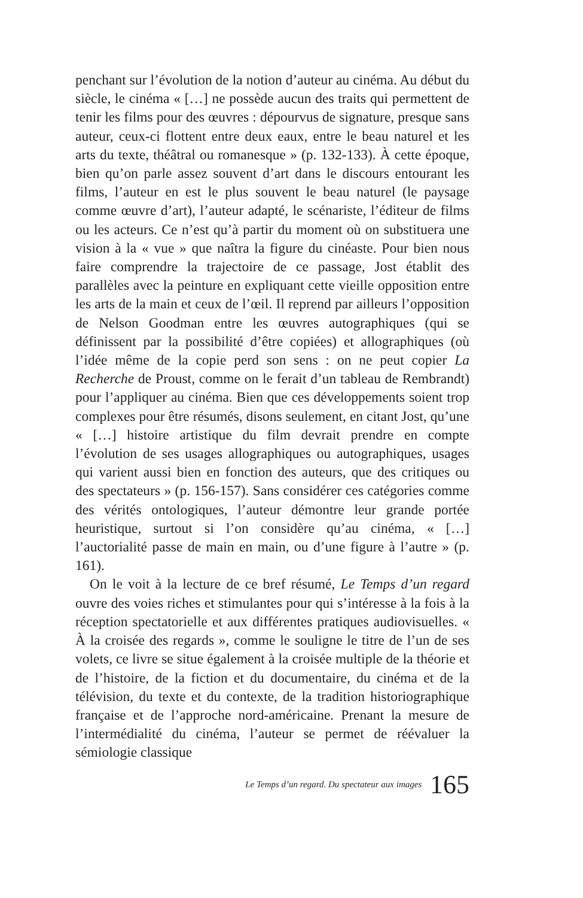penchant sur l’évolution de la notion d’auteur au cinéma. Au début du siècle, le cinéma « […] ne possède aucun des traits qui permettent de tenir les films pour des œuvres : dépourvus de signature, presque sans auteur, ceux-ci flottent entre deux eaux, entre le beau naturel et les arts du texte, théâtral ou romanesque » (p. 132-133). À cette époque, bien qu’on parle assez souvent d’art dans le discours entourant les films, l’auteur en est le plus souvent le beau naturel (le paysage comme œuvre d’art), l’auteur adapté, le scénariste, l’éditeur de films ou les acteurs. Ce n’est qu’à partir du moment où on substituera une vision à la « vue » que naîtra la figure du cinéaste. Pour bien nous faire comprendre la trajectoire de ce passage, Jost établit des parallèles avec la peinture en expliquant cette vieille opposition entre les arts de la main et ceux de l’œil. Il reprend par ailleurs l’opposition de Nelson Goodman entre les œuvres autographiques (qui se définissent par la possibilité d’être copiées) et allographiques (où l’idée même de la copie perd son sens : on ne peut copier La Recherche de Proust, comme on le ferait d’un tableau de Rembrandt) pour l’appliquer au cinéma. Bien que ces développements soient trop complexes pour être résumés, disons seulement, en citant Jost, qu’une « […] histoire artistique du film devrait prendre en compte l’évolution de ses usages allographiques ou autographiques, usages qui varient aussi bien en fonction des auteurs, que des critiques ou des spectateurs » (p. 156-157). Sans considérer ces catégories comme des vérités ontologiques, l’auteur démontre leur grande portée heuristique, surtout si l’on considère qu’au cinéma, « […] l’auctorialité passe de main en main, ou d’une figure à l’autre » (p. 161).
On le voit à la lecture de ce bref résumé, Le Temps d’un regard ouvre des voies riches et stimulantes pour qui s’intéresse à la fois à la réception spectatorielle et aux différentes pratiques audiovisuelles. « À la croisée des regards », comme le souligne le titre de l’un de ses volets, ce livre se situe également à la croisée multiple de la théorie et de l’histoire, de la fiction et du documentaire, du cinéma et de la télévision, du texte et du contexte, de la tradition historiographique française et de l’approche nord-américaine. Prenant la mesure de l’intermédialité du cinéma, l’auteur se permet de réévaluer la sémiologie classique
Le Temps d’un regard. Du spectateur aux images 165